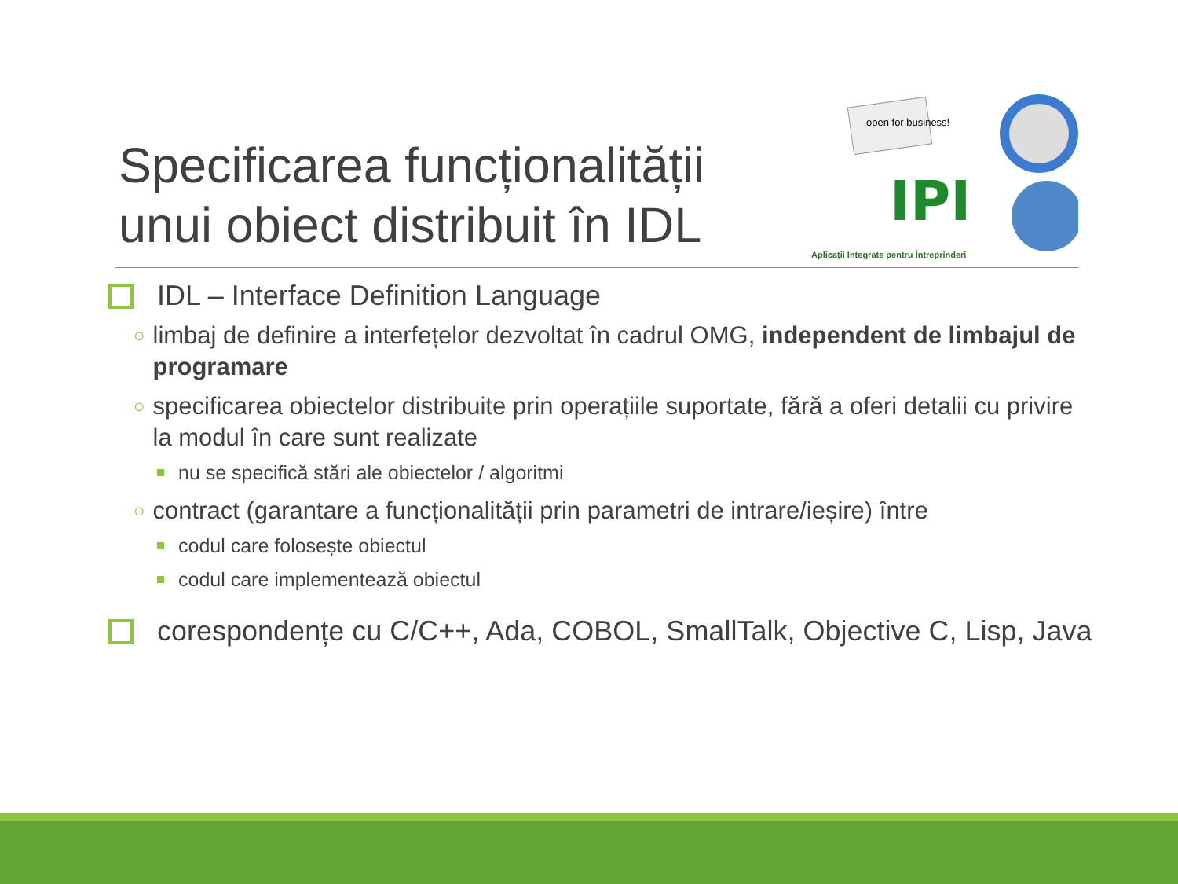Specificarea funcționalității
unui obiect distribuit în IDL
open for business!
IPI
Aplicații Integrate pentru Întreprinderi
IDL – Interface Definition Language
○ limbaj de definire a interfețelor dezvoltat în cadrul OMG, independent de limbajul de programare
○ specificarea obiectelor distribuite prin operațiile suportate, fără a oferi detalii cu privire la modul în care sunt realizate
nu se specifică stări ale obiectelor / algoritmi
○ contract (garantare a funcționalității prin parametri de intrare/ieșire) între
codul care folosește obiectul
codul care implementează obiectul
corespondențe cu C/C++, Ada, COBOL, SmallTalk, Objective C, Lisp, Java